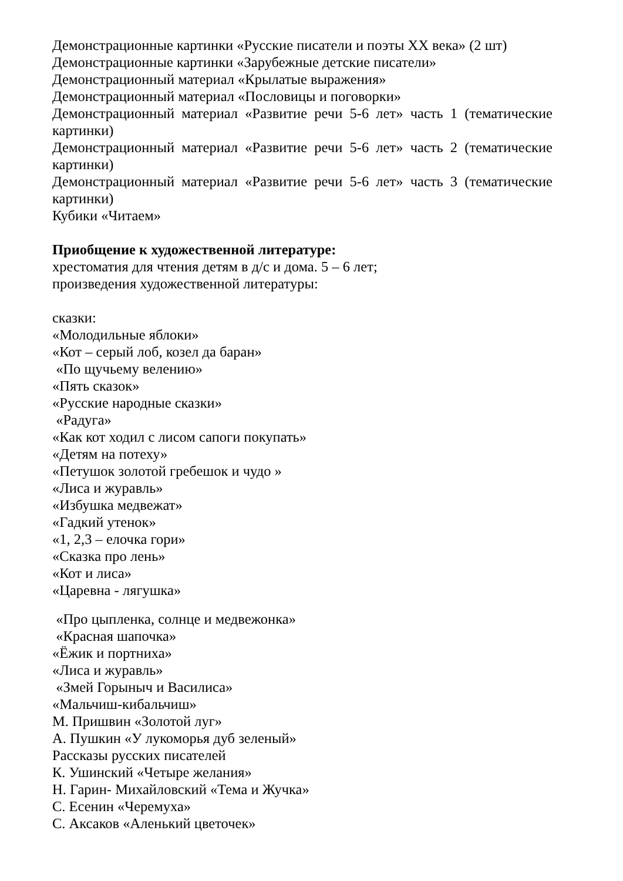Демонстрационные картинки «Русские писатели и поэты XX века» (2 шт)
Демонстрационные картинки «Зарубежные детские писатели»
Демонстрационный материал «Крылатые выражения»
Демонстрационный материал «Пословицы и поговорки»
Демонстрационный материал «Развитие речи 5-6 лет» часть 1 (тематические
картинки)
Демонстрационный материал «Развитие речи 5-6 лет» часть 2 (тематические
картинки)
Демонстрационный материал «Развитие речи 5-6 лет» часть 3 (тематические
картинки)
Кубики «Читаем»
Приобщение к художественной литературе:
хрестоматия для чтения детям в д/с и дома. 5 – 6 лет;
произведения художественной литературы:
сказки:
«Молодильные яблоки»
«Кот – серый лоб, козел да баран»
«По щучьему велению»
«Пять сказок»
«Русские народные сказки»
«Радуга»
«Как кот ходил с лисом сапоги покупать»
«Детям на потеху»
«Петушок золотой гребешок и чудо »
«Лиса и журавль»
«Избушка медвежат»
«Гадкий утенок»
«1, 2,3 – елочка гори»
«Сказка про лень»
«Кот и лиса»
«Царевна - лягушка»
«Про цыпленка, солнце и медвежонка»
«Красная шапочка»
«Ёжик и портниха»
«Лиса и журавль»
«Змей Горыныч и Василиса»
«Мальчиш-кибальчиш»
М. Пришвин «Золотой луг»
А. Пушкин «У лукоморья дуб зеленый»
Рассказы русских писателей
К. Ушинский «Четыре желания»
Н. Гарин- Михайловский «Тема и Жучка»
С. Есенин «Черемуха»
С. Аксаков «Аленький цветочек»